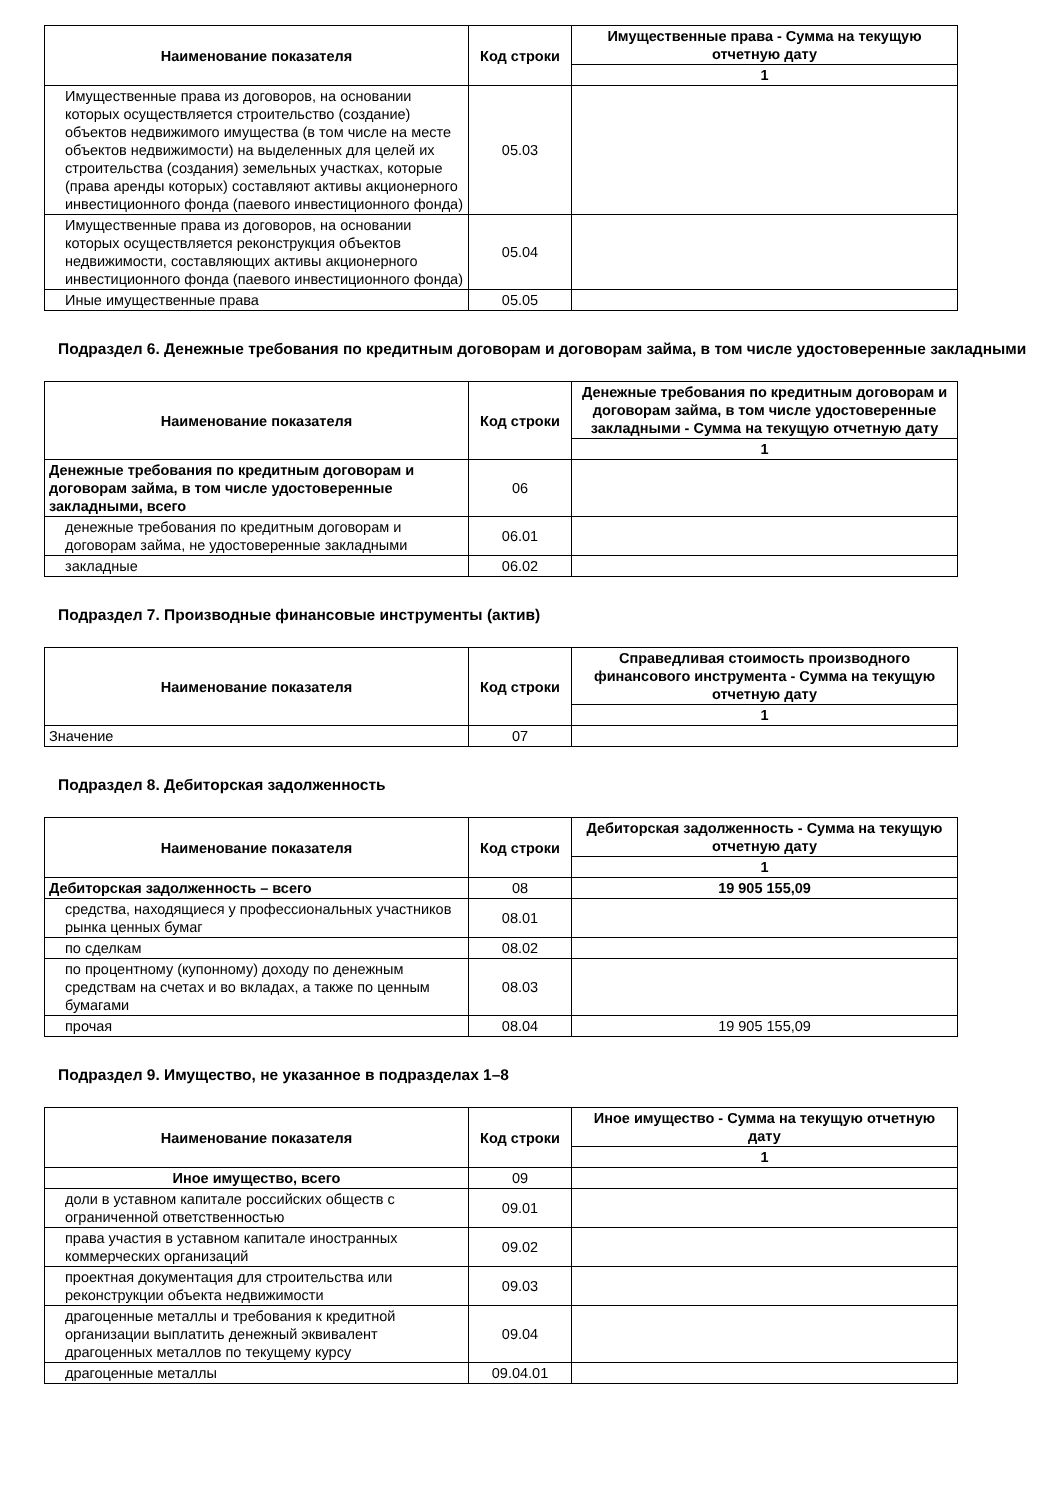| Наименование показателя | Код строки | Имущественные права - Сумма на текущую отчетную дату |
| --- | --- | --- |
| | | 1 |
| Имущественные права из договоров, на основании которых осуществляется строительство (создание) объектов недвижимого имущества (в том числе на месте объектов недвижимости) на выделенных для целей их строительства (создания) земельных участках, которые (права аренды которых) составляют активы акционерного инвестиционного фонда (паевого инвестиционного фонда) | 05.03 | |
| Имущественные права из договоров, на основании которых осуществляется реконструкция объектов недвижимости, составляющих активы акционерного инвестиционного фонда (паевого инвестиционного фонда) | 05.04 | |
| Иные имущественные права | 05.05 | |
Подраздел 6. Денежные требования по кредитным договорам и договорам займа, в том числе удостоверенные закладными
| Наименование показателя | Код строки | Денежные требования по кредитным договорам и договорам займа, в том числе удостоверенные закладными - Сумма на текущую отчетную дату |
| --- | --- | --- |
| | | 1 |
| Денежные требования по кредитным договорам и договорам займа, в том числе удостоверенные закладными, всего | 06 | |
| денежные требования по кредитным договорам и договорам займа, не удостоверенные закладными | 06.01 | |
| закладные | 06.02 | |
Подраздел 7. Производные финансовые инструменты (актив)
| Наименование показателя | Код строки | Справедливая стоимость производного финансового инструмента - Сумма на текущую отчетную дату |
| --- | --- | --- |
| | | 1 |
| Значение | 07 | |
Подраздел 8. Дебиторская задолженность
| Наименование показателя | Код строки | Дебиторская задолженность - Сумма на текущую отчетную дату |
| --- | --- | --- |
| | | 1 |
| Дебиторская задолженность – всего | 08 | 19 905 155,09 |
| средства, находящиеся у профессиональных участников рынка ценных бумаг | 08.01 | |
| по сделкам | 08.02 | |
| по процентному (купонному) доходу по денежным средствам на счетах и во вкладах, а также по ценным бумагами | 08.03 | |
| прочая | 08.04 | 19 905 155,09 |
Подраздел 9. Имущество, не указанное в подразделах 1–8
| Наименование показателя | Код строки | Иное имущество - Сумма на текущую отчетную дату |
| --- | --- | --- |
| | | 1 |
| Иное имущество, всего | 09 | |
| доли в уставном капитале российских обществ с ограниченной ответственностью | 09.01 | |
| права участия в уставном капитале иностранных коммерческих организаций | 09.02 | |
| проектная документация для строительства или реконструкции объекта недвижимости | 09.03 | |
| драгоценные металлы и требования к кредитной организации выплатить денежный эквивалент драгоценных металлов по текущему курсу | 09.04 | |
| драгоценные металлы | 09.04.01 | |